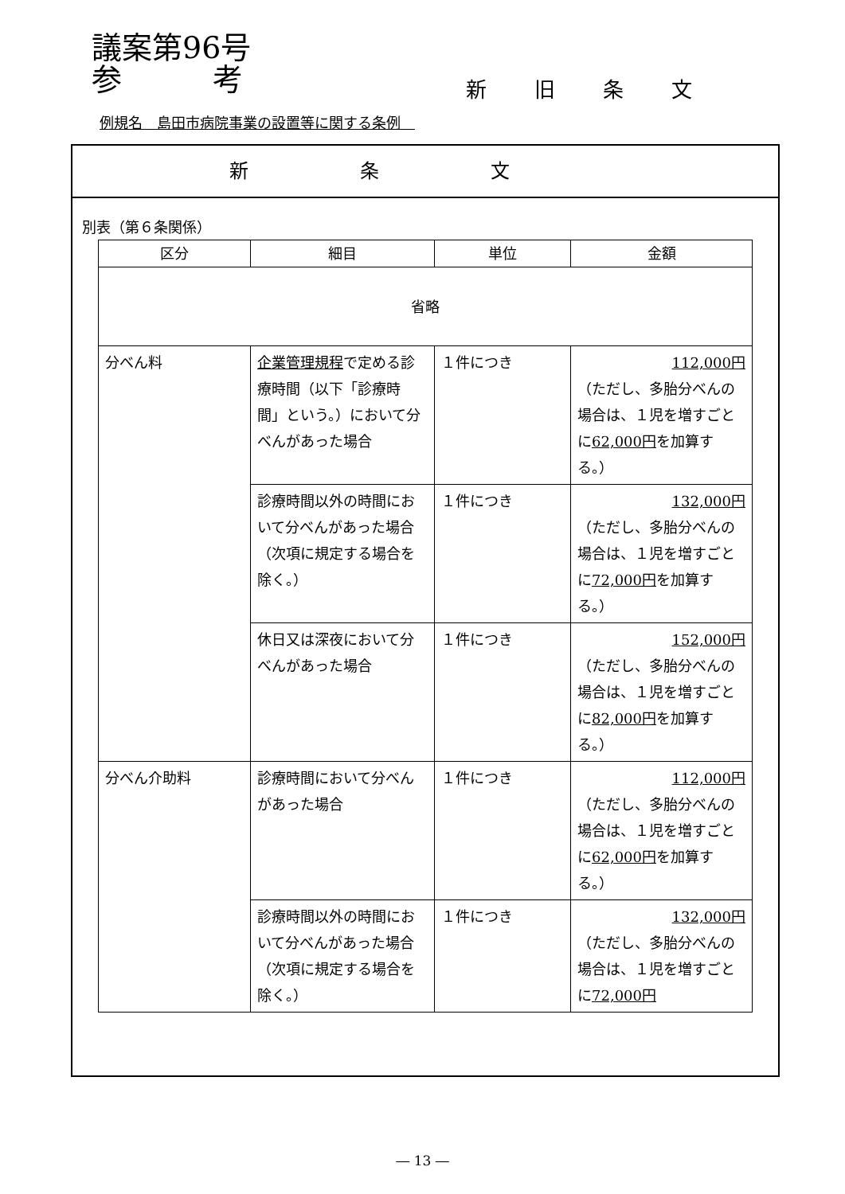議案第96号
参　　　考
新旧条文
例規名　島田市病院事業の設置等に関する条例　
新条文
別表（第６条関係）
| 区分 | 細目 | 単位 | 金額 |
| --- | --- | --- | --- |
| 省略 | | | |
| 分べん料 | 企業管理規程 で定める診療時間（以下「診療時間」という。）において分べんがあった場合 | １件につき | 112,000円 （ただし、多胎分べんの場合は、１児を増すごとに 62,000円 を加算する。） |
| | 診療時間以外の時間において分べんがあった場合（次項に規定する場合を除く。） | １件につき | 132,000円 （ただし、多胎分べんの場合は、１児を増すごとに 72,000円 を加算する。） |
| | 休日又は深夜において分べんがあった場合 | １件につき | 152,000円 （ただし、多胎分べんの場合は、１児を増すごとに 82,000円 を加算する。） |
| 分べん介助料 | 診療時間において分べんがあった場合 | １件につき | 112,000円 （ただし、多胎分べんの場合は、１児を増すごとに 62,000円 を加算する。） |
| | 診療時間以外の時間において分べんがあった場合（次項に規定する場合を除く。） | １件につき | 132,000円 （ただし、多胎分べんの場合は、１児を増すごとに 72,000円 |
― 13 ―